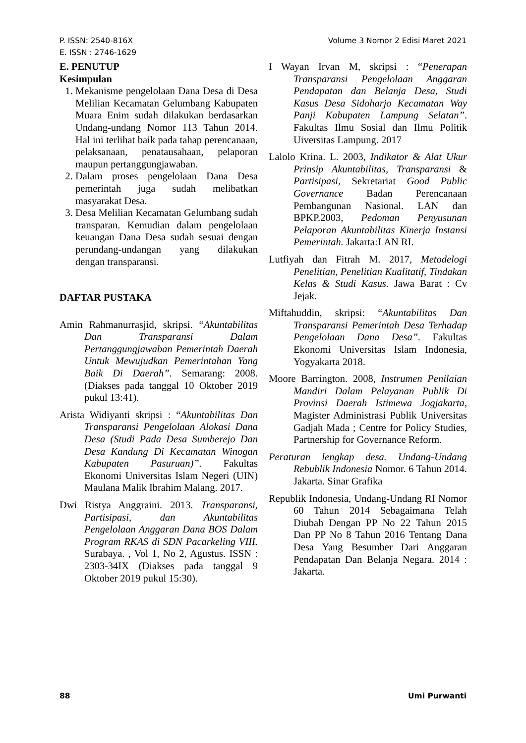P. ISSN: 2540-816X
E. ISSN : 2746-1629
Volume 3 Nomor 2 Edisi Maret 2021
E. PENUTUP
Kesimpulan
1. Mekanisme pengelolaan Dana Desa di Desa Melilian Kecamatan Gelumbang Kabupaten Muara Enim sudah dilakukan berdasarkan Undang-undang Nomor 113 Tahun 2014. Hal ini terlihat baik pada tahap perencanaan, pelaksanaan, penatausahaan, pelaporan maupun pertanggungjawaban.
2. Dalam proses pengelolaan Dana Desa pemerintah juga sudah melibatkan masyarakat Desa.
3. Desa Melilian Kecamatan Gelumbang sudah transparan. Kemudian dalam pengelolaan keuangan Dana Desa sudah sesuai dengan perundang-undangan yang dilakukan dengan transparansi.
DAFTAR PUSTAKA
Amin Rahmanurrasjid, skripsi. “Akuntabilitas Dan Transparansi Dalam Pertanggungjawaban Pemerintah Daerah Untuk Mewujudkan Pemerintahan Yang Baik Di Daerah”. Semarang: 2008. (Diakses pada tanggal 10 Oktober 2019 pukul 13:41).
Arista Widiyanti skripsi : “Akuntabilitas Dan Transparansi Pengelolaan Alokasi Dana Desa (Studi Pada Desa Sumberejo Dan Desa Kandung Di Kecamatan Winogan Kabupaten Pasuruan)”. Fakultas Ekonomi Universitas Islam Negeri (UIN) Maulana Malik Ibrahim Malang. 2017.
Dwi Ristya Anggraini. 2013. Transparansi, Partisipasi, dan Akuntabilitas Pengelolaan Anggaran Dana BOS Dalam Program RKAS di SDN Pacarkeling VIII. Surabaya. , Vol 1, No 2, Agustus. ISSN : 2303-34IX (Diakses pada tanggal 9 Oktober 2019 pukul 15:30).
I Wayan Irvan M, skripsi : “Penerapan Transparansi Pengelolaan Anggaran Pendapatan dan Belanja Desa, Studi Kasus Desa Sidoharjo Kecamatan Way Panji Kabupaten Lampung Selatan”. Fakultas Ilmu Sosial dan Ilmu Politik Uiversitas Lampung. 2017
Lalolo Krina. L. 2003, Indikator & Alat Ukur Prinsip Akuntabilitas, Transparansi & Partisipasi, Sekretariat Good Public Governance Badan Perencanaan Pembangunan Nasional. LAN dan BPKP.2003, Pedoman Penyusunan Pelaporan Akuntabilitas Kinerja Instansi Pemerintah. Jakarta:LAN RI.
Lutfiyah dan Fitrah M. 2017, Metodelogi Penelitian, Penelitian Kualitatif, Tindakan Kelas & Studi Kasus. Jawa Barat : Cv Jejak.
Miftahuddin, skripsi: “Akuntabilitas Dan Transparansi Pemerintah Desa Terhadap Pengelolaan Dana Desa”. Fakultas Ekonomi Universitas Islam Indonesia, Yogyakarta 2018.
Moore Barrington. 2008, Instrumen Penilaian Mandiri Dalam Pelayanan Publik Di Provinsi Daerah Istimewa Jogjakarta, Magister Administrasi Publik Universitas Gadjah Mada ; Centre for Policy Studies, Partnership for Governance Reform.
Peraturan lengkap desa. Undang-Undang Rebublik Indonesia Nomor. 6 Tahun 2014. Jakarta. Sinar Grafika
Republik Indonesia, Undang-Undang RI Nomor 60 Tahun 2014 Sebagaimana Telah Diubah Dengan PP No 22 Tahun 2015 Dan PP No 8 Tahun 2016 Tentang Dana Desa Yang Besumber Dari Anggaran Pendapatan Dan Belanja Negara. 2014 : Jakarta.
88 Umi Purwanti